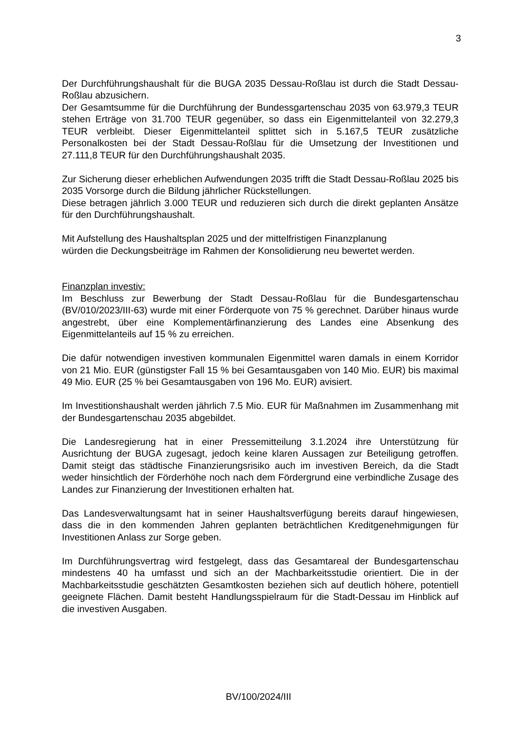3
Der Durchführungshaushalt für die BUGA 2035 Dessau-Roßlau ist durch die Stadt Dessau-Roßlau abzusichern.
Der Gesamtsumme für die Durchführung der Bundessgartenschau 2035 von 63.979,3 TEUR stehen Erträge von 31.700 TEUR gegenüber, so dass ein Eigenmittelanteil von 32.279,3 TEUR verbleibt. Dieser Eigenmittelanteil splittet sich in 5.167,5 TEUR zusätzliche Personalkosten bei der Stadt Dessau-Roßlau für die Umsetzung der Investitionen und 27.111,8 TEUR für den Durchführungshaushalt 2035.
Zur Sicherung dieser erheblichen Aufwendungen 2035 trifft die Stadt Dessau-Roßlau 2025 bis 2035 Vorsorge durch die Bildung jährlicher Rückstellungen.
Diese betragen jährlich 3.000 TEUR und reduzieren sich durch die direkt geplanten Ansätze für den Durchführungshaushalt.
Mit Aufstellung des Haushaltsplan 2025 und der mittelfristigen Finanzplanung
würden die Deckungsbeiträge im Rahmen der Konsolidierung neu bewertet werden.
Finanzplan investiv:
Im Beschluss zur Bewerbung der Stadt Dessau-Roßlau für die Bundesgartenschau (BV/010/2023/III-63) wurde mit einer Förderquote von 75 % gerechnet. Darüber hinaus wurde angestrebt, über eine Komplementärfinanzierung des Landes eine Absenkung des Eigenmittelanteils auf 15 % zu erreichen.
Die dafür notwendigen investiven kommunalen Eigenmittel waren damals in einem Korridor von 21 Mio. EUR (günstigster Fall 15 % bei Gesamtausgaben von 140 Mio. EUR) bis maximal 49 Mio. EUR (25 % bei Gesamtausgaben von 196 Mo. EUR) avisiert.
Im Investitionshaushalt werden jährlich 7.5 Mio. EUR für Maßnahmen im Zusammenhang mit der Bundesgartenschau 2035 abgebildet.
Die Landesregierung hat in einer Pressemitteilung 3.1.2024 ihre Unterstützung für Ausrichtung der BUGA zugesagt, jedoch keine klaren Aussagen zur Beteiligung getroffen. Damit steigt das städtische Finanzierungsrisiko auch im investiven Bereich, da die Stadt weder hinsichtlich der Förderhöhe noch nach dem Fördergrund eine verbindliche Zusage des Landes zur Finanzierung der Investitionen erhalten hat.
Das Landesverwaltungsamt hat in seiner Haushaltsverfügung bereits darauf hingewiesen, dass die in den kommenden Jahren geplanten beträchtlichen Kreditgenehmigungen für Investitionen Anlass zur Sorge geben.
Im Durchführungsvertrag wird festgelegt, dass das Gesamtareal der Bundesgartenschau mindestens 40 ha umfasst und sich an der Machbarkeitsstudie orientiert. Die in der Machbarkeitsstudie geschätzten Gesamtkosten beziehen sich auf deutlich höhere, potentiell geeignete Flächen. Damit besteht Handlungsspielraum für die Stadt-Dessau im Hinblick auf die investiven Ausgaben.
BV/100/2024/III